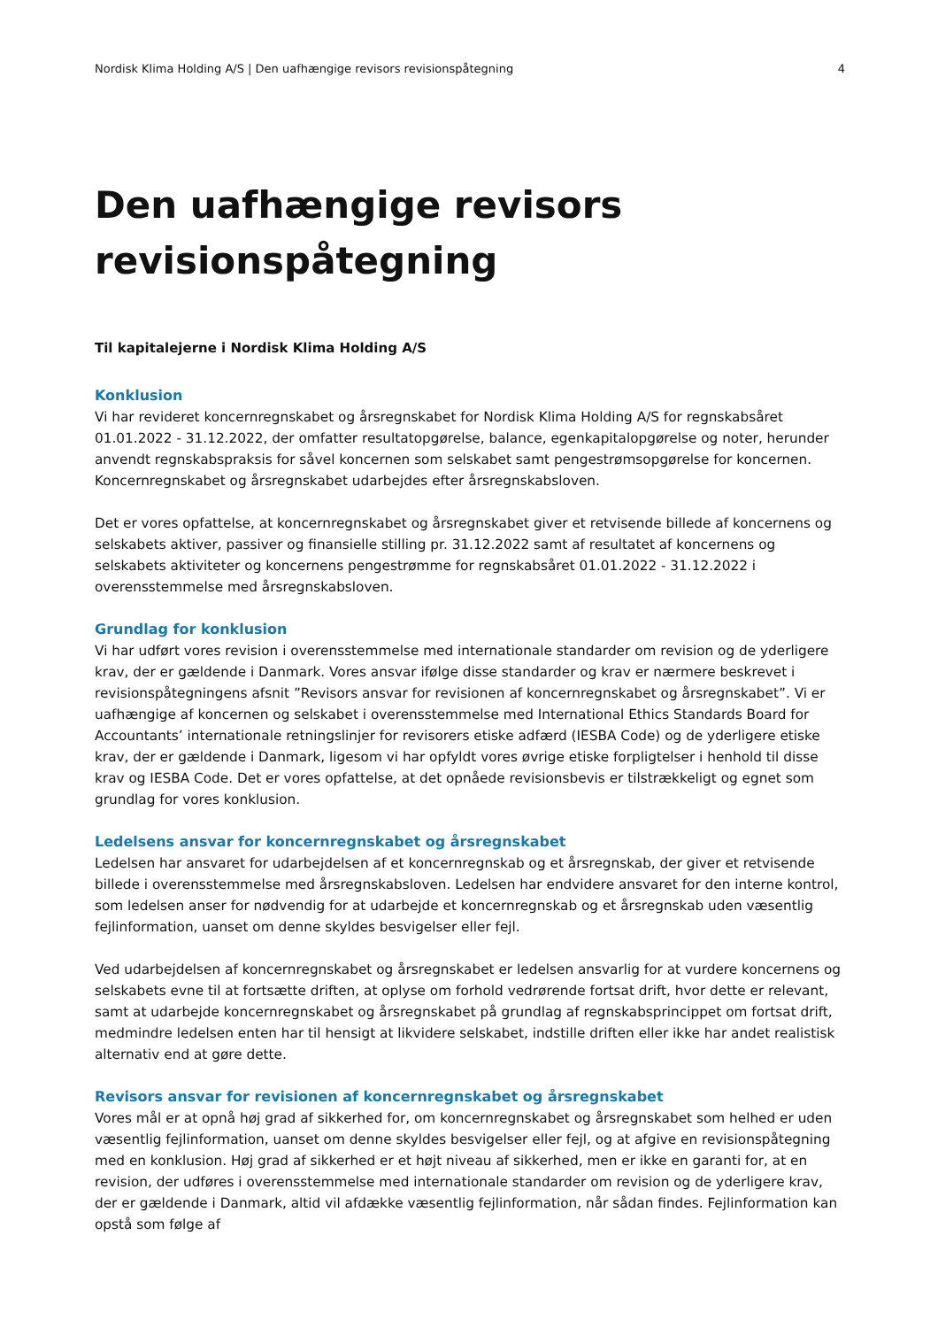Nordisk Klima Holding A/S | Den uafhængige revisors revisionspåtegning 4
Den uafhængige revisors revisionspåtegning
Til kapitalejerne i Nordisk Klima Holding A/S
Konklusion
Vi har revideret koncernregnskabet og årsregnskabet for Nordisk Klima Holding A/S for regnskabsåret 01.01.2022 - 31.12.2022, der omfatter resultatopgørelse, balance, egenkapitalopgørelse og noter, herunder anvendt regnskabspraksis for såvel koncernen som selskabet samt pengestrømsopgørelse for koncernen. Koncernregnskabet og årsregnskabet udarbejdes efter årsregnskabsloven.
Det er vores opfattelse, at koncernregnskabet og årsregnskabet giver et retvisende billede af koncernens og selskabets aktiver, passiver og finansielle stilling pr. 31.12.2022 samt af resultatet af koncernens og selskabets aktiviteter og koncernens pengestrømme for regnskabsåret 01.01.2022 - 31.12.2022 i overensstemmelse med årsregnskabsloven.
Grundlag for konklusion
Vi har udført vores revision i overensstemmelse med internationale standarder om revision og de yderligere krav, der er gældende i Danmark. Vores ansvar ifølge disse standarder og krav er nærmere beskrevet i revisionspåtegningens afsnit ”Revisors ansvar for revisionen af koncernregnskabet og årsregnskabet”. Vi er uafhængige af koncernen og selskabet i overensstemmelse med International Ethics Standards Board for Accountants’ internationale retningslinjer for revisorers etiske adfærd (IESBA Code) og de yderligere etiske krav, der er gældende i Danmark, ligesom vi har opfyldt vores øvrige etiske forpligtelser i henhold til disse krav og IESBA Code. Det er vores opfattelse, at det opnåede revisionsbevis er tilstrækkeligt og egnet som grundlag for vores konklusion.
Ledelsens ansvar for koncernregnskabet og årsregnskabet
Ledelsen har ansvaret for udarbejdelsen af et koncernregnskab og et årsregnskab, der giver et retvisende billede i overensstemmelse med årsregnskabsloven. Ledelsen har endvidere ansvaret for den interne kontrol, som ledelsen anser for nødvendig for at udarbejde et koncernregnskab og et årsregnskab uden væsentlig fejlinformation, uanset om denne skyldes besvigelser eller fejl.
Ved udarbejdelsen af koncernregnskabet og årsregnskabet er ledelsen ansvarlig for at vurdere koncernens og selskabets evne til at fortsætte driften, at oplyse om forhold vedrørende fortsat drift, hvor dette er relevant, samt at udarbejde koncernregnskabet og årsregnskabet på grundlag af regnskabsprincippet om fortsat drift, medmindre ledelsen enten har til hensigt at likvidere selskabet, indstille driften eller ikke har andet realistisk alternativ end at gøre dette.
Revisors ansvar for revisionen af koncernregnskabet og årsregnskabet
Vores mål er at opnå høj grad af sikkerhed for, om koncernregnskabet og årsregnskabet som helhed er uden væsentlig fejlinformation, uanset om denne skyldes besvigelser eller fejl, og at afgive en revisionspåtegning med en konklusion. Høj grad af sikkerhed er et højt niveau af sikkerhed, men er ikke en garanti for, at en revision, der udføres i overensstemmelse med internationale standarder om revision og de yderligere krav, der er gældende i Danmark, altid vil afdække væsentlig fejlinformation, når sådan findes. Fejlinformation kan opstå som følge af